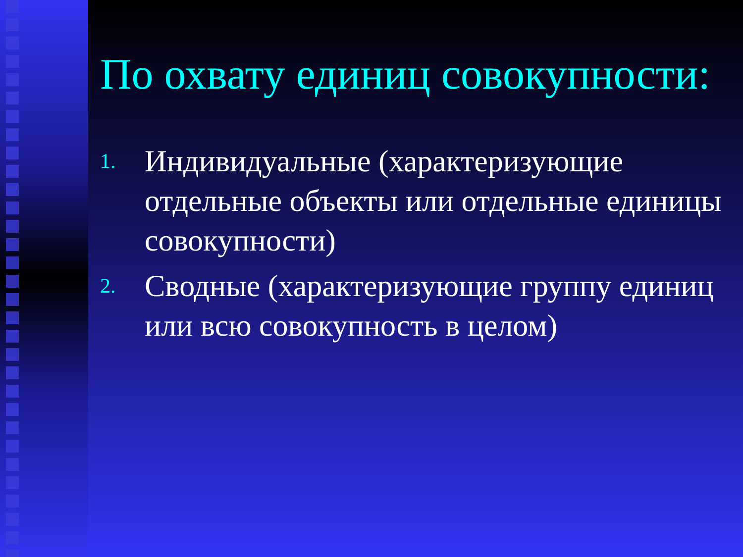По охвату единиц совокупности:
1. Индивидуальные (характеризующие отдельные объекты или отдельные единицы совокупности)
2. Сводные (характеризующие группу единиц или всю совокупность в целом)